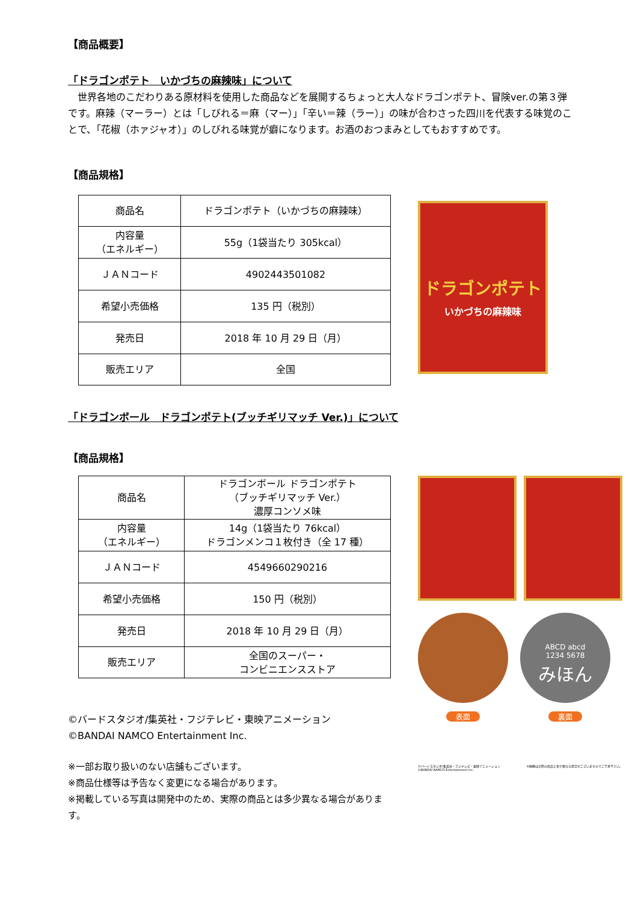【商品概要】
「ドラゴンポテト　いかづちの麻辣味」について
　世界各地のこだわりある原材料を使用した商品などを展開するちょっと大人なドラゴンポテト、冒険ver.の第３弾です。麻辣（マーラー）とは「しびれる＝麻（マー）」「辛い＝辣（ラー）」の味が合わさった四川を代表する味覚のことで、「花椒（ホァジャオ）」のしびれる味覚が癖になります。お酒のおつまみとしてもおすすめです。
【商品規格】
| 商品名 | ドラゴンポテト（いかづちの麻辣味） |
| 内容量 （エネルギー） | 55g（1袋当たり 305kcal） |
| ＪＡＮコード | 4902443501082 |
| 希望小売価格 | 135 円（税別） |
| 発売日 | 2018 年 10 月 29 日（月） |
| 販売エリア | 全国 |
ドラゴンポテト
いかづちの麻辣味
「ドラゴンボール　ドラゴンポテト(ブッチギリマッチ Ver.)」について
【商品規格】
| 商品名 | ドラゴンボール ドラゴンポテト （ブッチギリマッチ Ver.） 濃厚コンソメ味 |
| 内容量 （エネルギー） | 14g（1袋当たり 76kcal） ドラゴンメンコ１枚付き（全 17 種） |
| ＪＡＮコード | 4549660290216 |
| 希望小売価格 | 150 円（税別） |
| 発売日 | 2018 年 10 月 29 日（月） |
| 販売エリア | 全国のスーパー・ コンビニエンスストア |
©バードスタジオ/集英社・フジテレビ・東映アニメーション
©BANDAI NAMCO Entertainment Inc.
※一部お取り扱いのない店舗もございます。
※商品仕様等は予告なく変更になる場合があります。
※掲載している写真は開発中のため、実際の商品とは多少異なる場合があります。
表面
ABCD abcd
1234 5678
みほん
裏面
©バードスタジオ/集英社・フジテレビ・東映アニメーション
©BANDAI NAMCO Entertainment Inc. ※画像は実際の商品と多少異なる場合がございますのでご了承下さい。